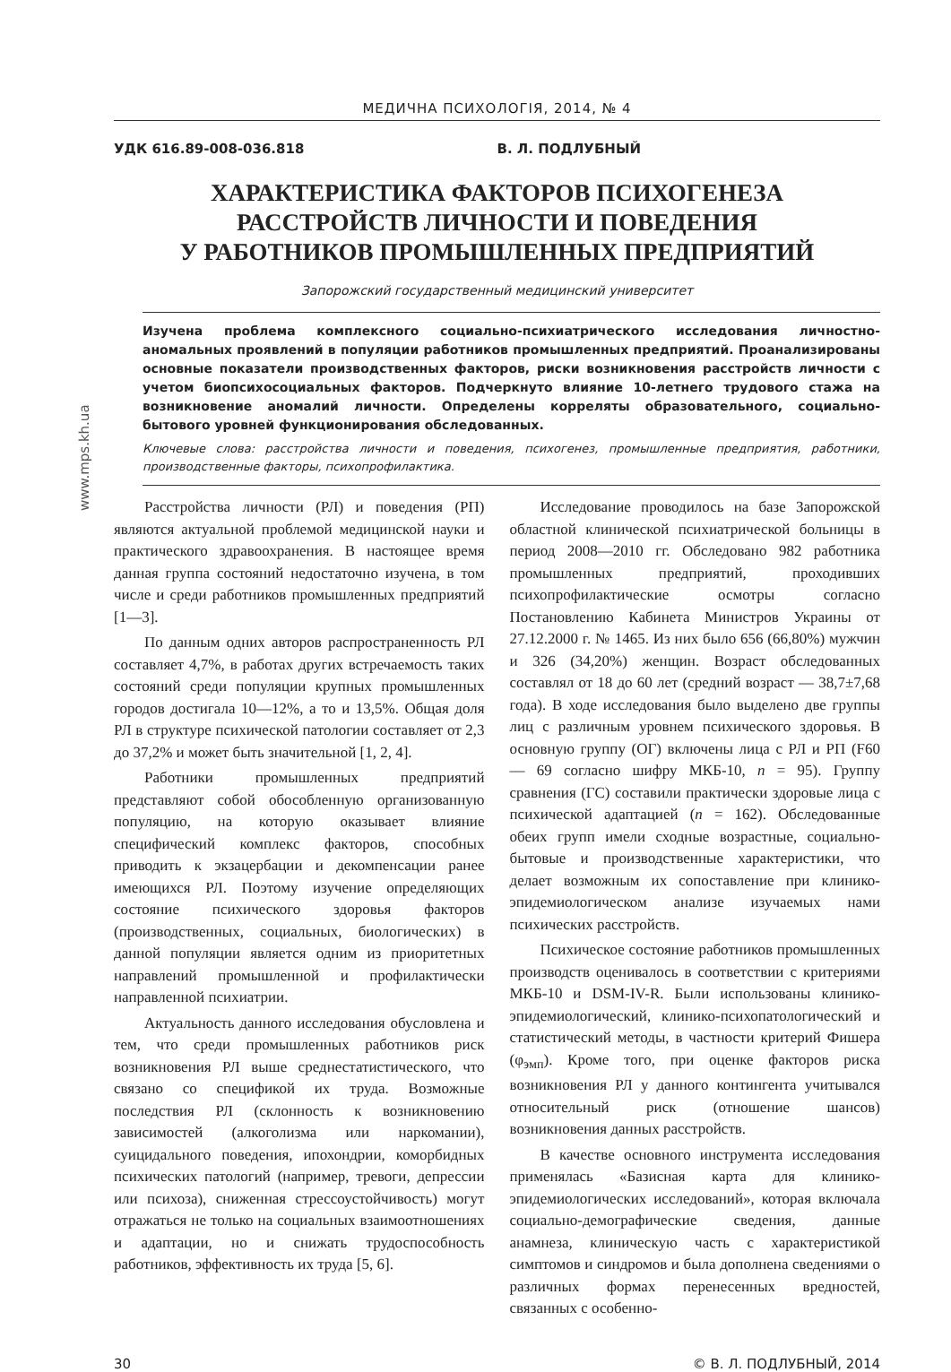www.mps.kh.ua
МЕДИЧНА ПСИХОЛОГІЯ, 2014, № 4
УДК 616.89-008-036.818 В. Л. ПОДЛУБНЫЙ
ХАРАКТЕРИСТИКА ФАКТОРОВ ПСИХОГЕНЕЗА
РАССТРОЙСТВ ЛИЧНОСТИ И ПОВЕДЕНИЯ
У РАБОТНИКОВ ПРОМЫШЛЕННЫХ ПРЕДПРИЯТИЙ
Запорожский государственный медицинский университет
Изучена проблема комплексного социально-психиатрического исследования личностно-аномальных проявлений в популяции работников промышленных предприятий. Проанализированы основные показатели производственных факторов, риски возникновения расстройств личности с учетом биопсихосоциальных факторов. Подчеркнуто влияние 10-летнего трудового стажа на возникновение аномалий личности. Определены корреляты образовательного, социально-бытового уровней функционирования обследованных.
Ключевые слова: расстройства личности и поведения, психогенез, промышленные предприятия, работники, производственные факторы, психопрофилактика.
Расстройства личности (РЛ) и поведения (РП) являются актуальной проблемой медицинской науки и практического здравоохранения. В настоящее время данная группа состояний недостаточно изучена, в том числе и среди работников промышленных предприятий [1—3].
По данным одних авторов распространенность РЛ составляет 4,7%, в работах других встречаемость таких состояний среди популяции крупных промышленных городов достигала 10—12%, а то и 13,5%. Общая доля РЛ в структуре психической патологии составляет от 2,3 до 37,2% и может быть значительной [1, 2, 4].
Работники промышленных предприятий представляют собой обособленную организованную популяцию, на которую оказывает влияние специфический комплекс факторов, способных приводить к экзацербации и декомпенсации ранее имеющихся РЛ. Поэтому изучение определяющих состояние психического здоровья факторов (производственных, социальных, биологических) в данной популяции является одним из приоритетных направлений промышленной и профилактически направленной психиатрии.
Актуальность данного исследования обусловлена и тем, что среди промышленных работников риск возникновения РЛ выше среднестатистического, что связано со спецификой их труда. Возможные последствия РЛ (склонность к возникновению зависимостей (алкоголизма или наркомании), суицидального поведения, ипохондрии, коморбидных психических патологий (например, тревоги, депрессии или психоза), сниженная стрессоустойчивость) могут отражаться не только на социальных взаимоотношениях и адаптации, но и снижать трудоспособность работников, эффективность их труда [5, 6].
Исследование проводилось на базе Запорожской областной клинической психиатрической больницы в период 2008—2010 гг. Обследовано 982 работника промышленных предприятий, проходивших психопрофилактические осмотры согласно Постановлению Кабинета Министров Украины от 27.12.2000 г. № 1465. Из них было 656 (66,80%) мужчин и 326 (34,20%) женщин. Возраст обследованных составлял от 18 до 60 лет (средний возраст — 38,7±7,68 года). В ходе исследования было выделено две группы лиц с различным уровнем психического здоровья. В основную группу (ОГ) включены лица с РЛ и РП (F60 — 69 согласно шифру МКБ-10, n = 95). Группу сравнения (ГС) составили практически здоровые лица с психической адаптацией (n = 162). Обследованные обеих групп имели сходные возрастные, социально-бытовые и производственные характеристики, что делает возможным их сопоставление при клинико-эпидемиологическом анализе изучаемых нами психических расстройств.
Психическое состояние работников промышленных производств оценивалось в соответствии с критериями МКБ-10 и DSM-IV-R. Были использованы клинико-эпидемиологический, клинико-психопатологический и статистический методы, в частности критерий Фишера (φ<sub>эмп</sub>). Кроме того, при оценке факторов риска возникновения РЛ у данного контингента учитывался относительный риск (отношение шансов) возникновения данных расстройств.
В качестве основного инструмента исследования применялась «Базисная карта для клинико-эпидемиологических исследований», которая включала социально-демографические сведения, данные анамнеза, клиническую часть с характеристикой симптомов и синдромов и была дополнена сведениями о различных формах перенесенных вредностей, связанных с особенно-
30 © В. Л. ПОДЛУБНЫЙ, 2014